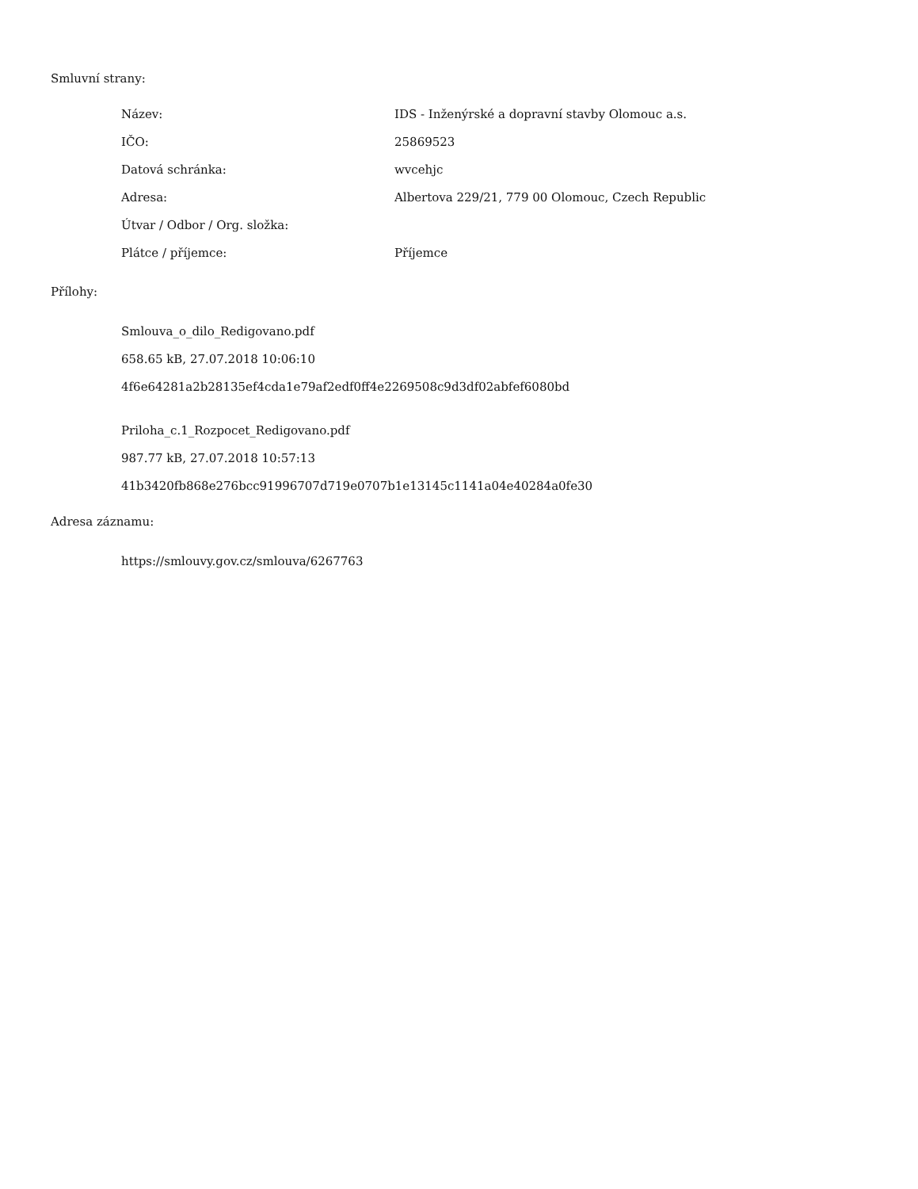Smluvní strany:
| Název: | IDS - Inženýrské a dopravní stavby Olomouc a.s. |
| IČO: | 25869523 |
| Datová schránka: | wvcehjc |
| Adresa: | Albertova 229/21, 779 00 Olomouc, Czech Republic |
| Útvar / Odbor / Org. složka: | |
| Plátce / příjemce: | Příjemce |
Přílohy:
Smlouva_o_dilo_Redigovano.pdf
658.65 kB, 27.07.2018 10:06:10
4f6e64281a2b28135ef4cda1e79af2edf0ff4e2269508c9d3df02abfef6080bd
Priloha_c.1_Rozpocet_Redigovano.pdf
987.77 kB, 27.07.2018 10:57:13
41b3420fb868e276bcc91996707d719e0707b1e13145c1141a04e40284a0fe30
Adresa záznamu:
https://smlouvy.gov.cz/smlouva/6267763